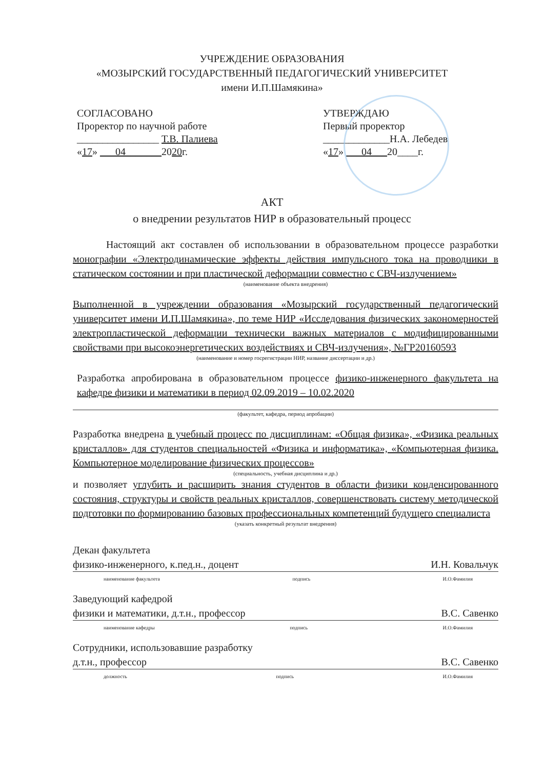УЧРЕЖДЕНИЕ ОБРАЗОВАНИЯ
«МОЗЫРСКИЙ ГОСУДАРСТВЕННЫЙ ПЕДАГОГИЧЕСКИЙ УНИВЕРСИТЕТ
имени И.П.Шамякина»
СОГЛАСОВАНО
Проректор по научной работе
________________ Т.В. Палиева
«17» ___04_______2020г.
УТВЕРЖДАЮ
Первый проректор
_____________Н.А. Лебедев
«17» ___04___20____г.
АКТ
о внедрении результатов НИР в образовательный процесс
Настоящий акт составлен об использовании в образовательном процессе разработки монографии «Электродинамические эффекты действия импульсного тока на проводники в статическом состоянии и при пластической деформации совместно с СВЧ-излучением»
(наименование объекта внедрения)
Выполненной в учреждении образования «Мозырский государственный педагогический университет имени И.П.Шамякина», по теме НИР «Исследования физических закономерностей электропластической деформации технически важных материалов с модифицированными свойствами при высокоэнергетических воздействиях и СВЧ-излучения», №ГР20160593
(наименование и номер госрегистрации НИР, название диссертации и др.)
Разработка апробирована в образовательном процессе физико-инженерного факультета на кафедре физики и математики в период 02.09.2019 – 10.02.2020
(факультет, кафедра, период апробации)
Разработка внедрена в учебный процесс по дисциплинам: «Общая физика», «Физика реальных кристаллов» для студентов специальностей «Физика и информатика», «Компьютерная физика. Компьютерное моделирование физических процессов»
(специальность, учебная дисциплина и др.)
и позволяет углубить и расширить знания студентов в области физики конденсированного состояния, структуры и свойств реальных кристаллов, совершенствовать систему методической подготовки по формированию базовых профессиональных компетенций будущего специалиста
(указать конкретный результат внедрения)
Декан факультета
физико-инженерного, к.пед.н., доцент И.Н. Ковальчук
наименование факультета подпись И.О.Фамилия
Заведующий кафедрой
физики и математики, д.т.н., профессор В.С. Савенко
наименование кафедры подпись И.О.Фамилия
Сотрудники, использовавшие разработку
д.т.н., профессор В.С. Савенко
должность подпись И.О.Фамилия